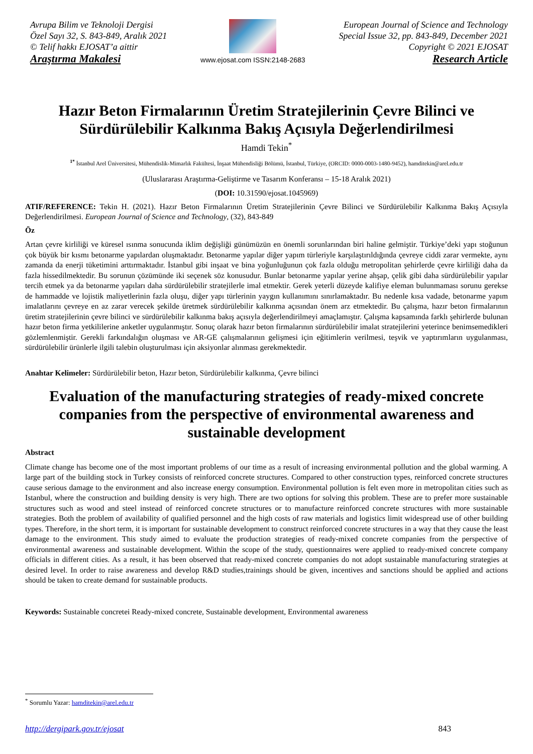Avrupa Bilim ve Teknoloji Dergisi
Özel Sayı 32, S. 843-849, Aralık 2021
© Telif hakkı EJOSAT’a aittir
Araştırma Makalesi
www.ejosat.com ISSN:2148-2683
European Journal of Science and Technology
Special Issue 32, pp. 843-849, December 2021
Copyright © 2021 EJOSAT
Research Article
Hazır Beton Firmalarının Üretim Stratejilerinin Çevre Bilinci ve Sürdürülebilir Kalkınma Bakış Açısıyla Değerlendirilmesi
Hamdi Tekin<sup>*</sup>
<sup>1*</sup> İstanbul Arel Üniversitesi, Mühendislik-Mimarlık Fakültesi, İnşaat Mühendisliği Bölümü, İstanbul, Türkiye, (ORCID: 0000-0003-1480-9452), hamditekin@arel.edu.tr
(Uluslararası Araştırma-Geliştirme ve Tasarım Konferansı – 15-18 Aralık 2021)
(DOI: 10.31590/ejosat.1045969)
ATIF/REFERENCE: Tekin H. (2021). Hazır Beton Firmalarının Üretim Stratejilerinin Çevre Bilinci ve Sürdürülebilir Kalkınma Bakış Açısıyla Değerlendirilmesi. European Journal of Science and Technology, (32), 843-849
Öz
Artan çevre kirliliği ve küresel ısınma sonucunda iklim değişliği günümüzün en önemli sorunlarından biri haline gelmiştir. Türkiye’deki yapı stoğunun çok büyük bir kısmı betonarme yapılardan oluşmaktadır. Betonarme yapılar diğer yapım türleriyle karşılaştırıldığında çevreye ciddi zarar vermekte, aynı zamanda da enerji tüketimini arttırmaktadır. İstanbul gibi inşaat ve bina yoğunluğunun çok fazla olduğu metropolitan şehirlerde çevre kirliliği daha da fazla hissedilmektedir. Bu sorunun çözümünde iki seçenek söz konusudur. Bunlar betonarme yapılar yerine ahşap, çelik gibi daha sürdürülebilir yapılar tercih etmek ya da betonarme yapıları daha sürdürülebilir stratejilerle imal etmektir. Gerek yeterli düzeyde kalifiye eleman bulunmaması sorunu gerekse de hammadde ve lojistik maliyetlerinin fazla oluşu, diğer yapı türlerinin yaygın kullanımını sınırlamaktadır. Bu nedenle kısa vadade, betonarme yapım imalatlarını çevreye en az zarar verecek şekilde üretmek sürdürülebilir kalkınma açısından önem arz etmektedir. Bu çalışma, hazır beton firmalarının üretim stratejilerinin çevre bilinci ve sürdürülebilir kalkınma bakış açısıyla değerlendirilmeyi amaçlamıştır. Çalışma kapsamında farklı şehirlerde bulunan hazır beton firma yetkililerine anketler uygulanmıştır. Sonuç olarak hazır beton firmalarının sürdürülebilir imalat stratejilerini yeterince benimsemedikleri gözlemlenmiştir. Gerekli farkındalığın oluşması ve AR-GE çalışmalarının gelişmesi için eğitimlerin verilmesi, teşvik ve yaptırımların uygulanması, sürdürülebilir ürünlerle ilgili talebin oluşturulması için aksiyonlar alınması gerekmektedir.
Anahtar Kelimeler: Sürdürülebilir beton, Hazır beton, Sürdürülebilir kalkınma, Çevre bilinci
Evaluation of the manufacturing strategies of ready-mixed concrete companies from the perspective of environmental awareness and sustainable development
Abstract
Climate change has become one of the most important problems of our time as a result of increasing environmental pollution and the global warming. A large part of the building stock in Turkey consists of reinforced concrete structures. Compared to other construction types, reinforced concrete structures cause serious damage to the environment and also increase energy consumption. Environmental pollution is felt even more in metropolitan cities such as Istanbul, where the construction and building density is very high. There are two options for solving this problem. These are to prefer more sustainable structures such as wood and steel instead of reinforced concrete structures or to manufacture reinforced concrete structures with more sustainable strategies. Both the problem of availability of qualified personnel and the high costs of raw materials and logistics limit widespread use of other building types. Therefore, in the short term, it is important for sustainable development to construct reinforced concrete structures in a way that they cause the least damage to the environment. This study aimed to evaluate the production strategies of ready-mixed concrete companies from the perspective of environmental awareness and sustainable development. Within the scope of the study, questionnaires were applied to ready-mixed concrete company officials in different cities. As a result, it has been observed that ready-mixed concrete companies do not adopt sustainable manufacturing strategies at desired level. In order to raise awareness and develop R&D studies,trainings should be given, incentives and sanctions should be applied and actions should be taken to create demand for sustainable products.
Keywords: Sustainable concretei Ready-mixed concrete, Sustainable development, Environmental awareness
<sup>*</sup> Sorumlu Yazar: hamditekin@arel.edu.tr
http://dergipark.gov.tr/ejosat 843